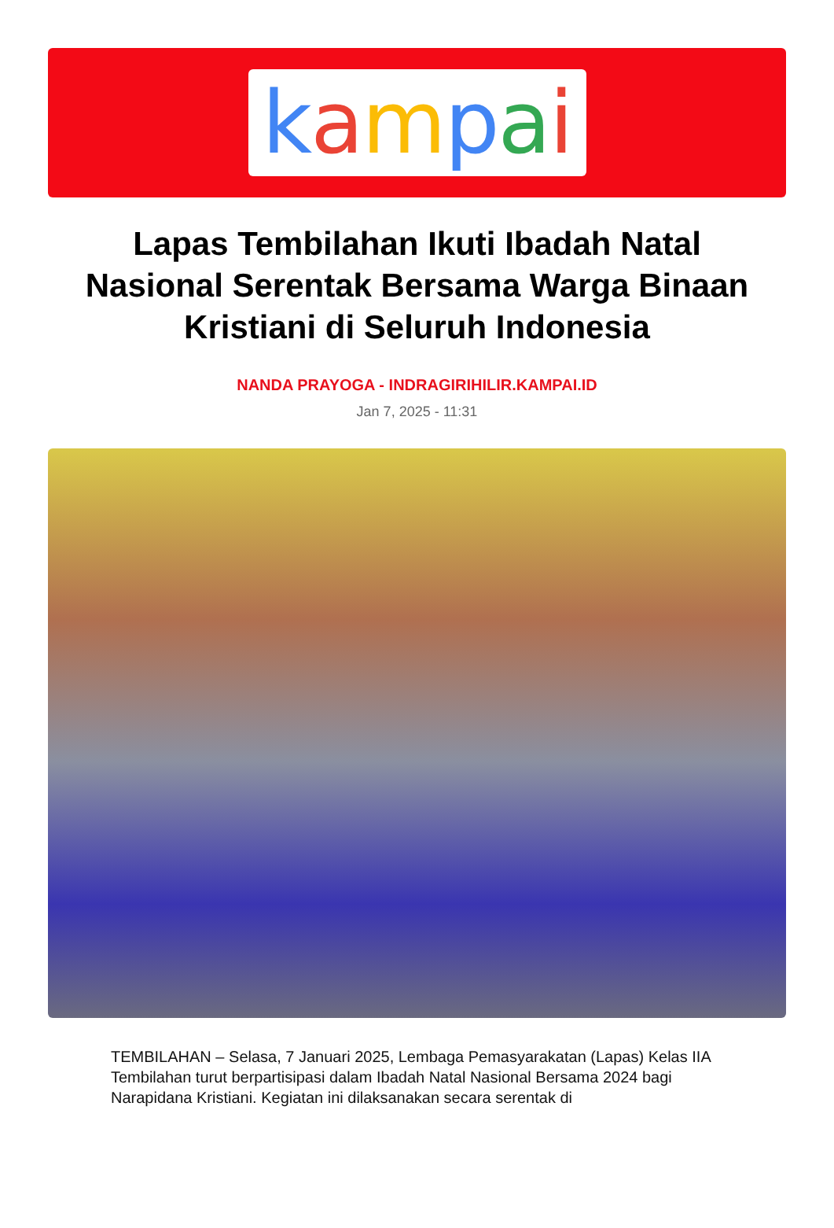kampai
Lapas Tembilahan Ikuti Ibadah Natal Nasional Serentak Bersama Warga Binaan Kristiani di Seluruh Indonesia
NANDA PRAYOGA - INDRAGIRIHILIR.KAMPAI.ID
Jan 7, 2025 - 11:31
TEMBILAHAN – Selasa, 7 Januari 2025, Lembaga Pemasyarakatan (Lapas) Kelas IIA Tembilahan turut berpartisipasi dalam Ibadah Natal Nasional Bersama 2024 bagi Narapidana Kristiani. Kegiatan ini dilaksanakan secara serentak di